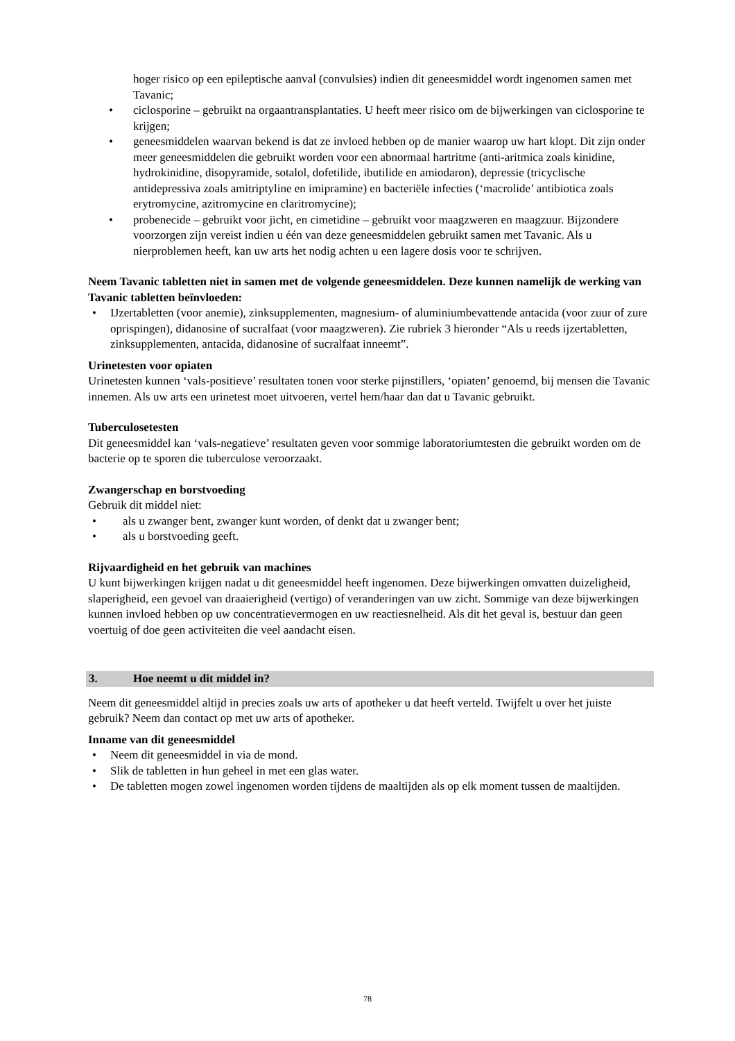hoger risico op een epileptische aanval (convulsies) indien dit geneesmiddel wordt ingenomen samen met Tavanic;
• ciclosporine – gebruikt na orgaantransplantaties. U heeft meer risico om de bijwerkingen van ciclosporine te krijgen;
• geneesmiddelen waarvan bekend is dat ze invloed hebben op de manier waarop uw hart klopt. Dit zijn onder meer geneesmiddelen die gebruikt worden voor een abnormaal hartritme (anti-aritmica zoals kinidine, hydrokinidine, disopyramide, sotalol, dofetilide, ibutilide en amiodaron), depressie (tricyclische antidepressiva zoals amitriptyline en imipramine) en bacteriële infecties (‘macrolide’ antibiotica zoals erytromycine, azitromycine en claritromycine);
• probenecide – gebruikt voor jicht, en cimetidine – gebruikt voor maagzweren en maagzuur. Bijzondere voorzorgen zijn vereist indien u één van deze geneesmiddelen gebruikt samen met Tavanic. Als u nierproblemen heeft, kan uw arts het nodig achten u een lagere dosis voor te schrijven.
Neem Tavanic tabletten niet in samen met de volgende geneesmiddelen. Deze kunnen namelijk de werking van Tavanic tabletten beïnvloeden:
• IJzertabletten (voor anemie), zinksupplementen, magnesium- of aluminiumbevattende antacida (voor zuur of zure oprispingen), didanosine of sucralfaat (voor maagzweren). Zie rubriek 3 hieronder “Als u reeds ijzertabletten, zinksupplementen, antacida, didanosine of sucralfaat inneemt”.
Urinetesten voor opiaten
Urinetesten kunnen ‘vals-positieve’ resultaten tonen voor sterke pijnstillers, ‘opiaten’ genoemd, bij mensen die Tavanic innemen. Als uw arts een urinetest moet uitvoeren, vertel hem/haar dan dat u Tavanic gebruikt.
Tuberculosetesten
Dit geneesmiddel kan ‘vals-negatieve’ resultaten geven voor sommige laboratoriumtesten die gebruikt worden om de bacterie op te sporen die tuberculose veroorzaakt.
Zwangerschap en borstvoeding
Gebruik dit middel niet:
• als u zwanger bent, zwanger kunt worden, of denkt dat u zwanger bent;
• als u borstvoeding geeft.
Rijvaardigheid en het gebruik van machines
U kunt bijwerkingen krijgen nadat u dit geneesmiddel heeft ingenomen. Deze bijwerkingen omvatten duizeligheid, slaperigheid, een gevoel van draaierigheid (vertigo) of veranderingen van uw zicht. Sommige van deze bijwerkingen kunnen invloed hebben op uw concentratievermogen en uw reactiesnelheid. Als dit het geval is, bestuur dan geen voertuig of doe geen activiteiten die veel aandacht eisen.
3. Hoe neemt u dit middel in?
Neem dit geneesmiddel altijd in precies zoals uw arts of apotheker u dat heeft verteld. Twijfelt u over het juiste gebruik? Neem dan contact op met uw arts of apotheker.
Inname van dit geneesmiddel
• Neem dit geneesmiddel in via de mond.
• Slik de tabletten in hun geheel in met een glas water.
• De tabletten mogen zowel ingenomen worden tijdens de maaltijden als op elk moment tussen de maaltijden.
78